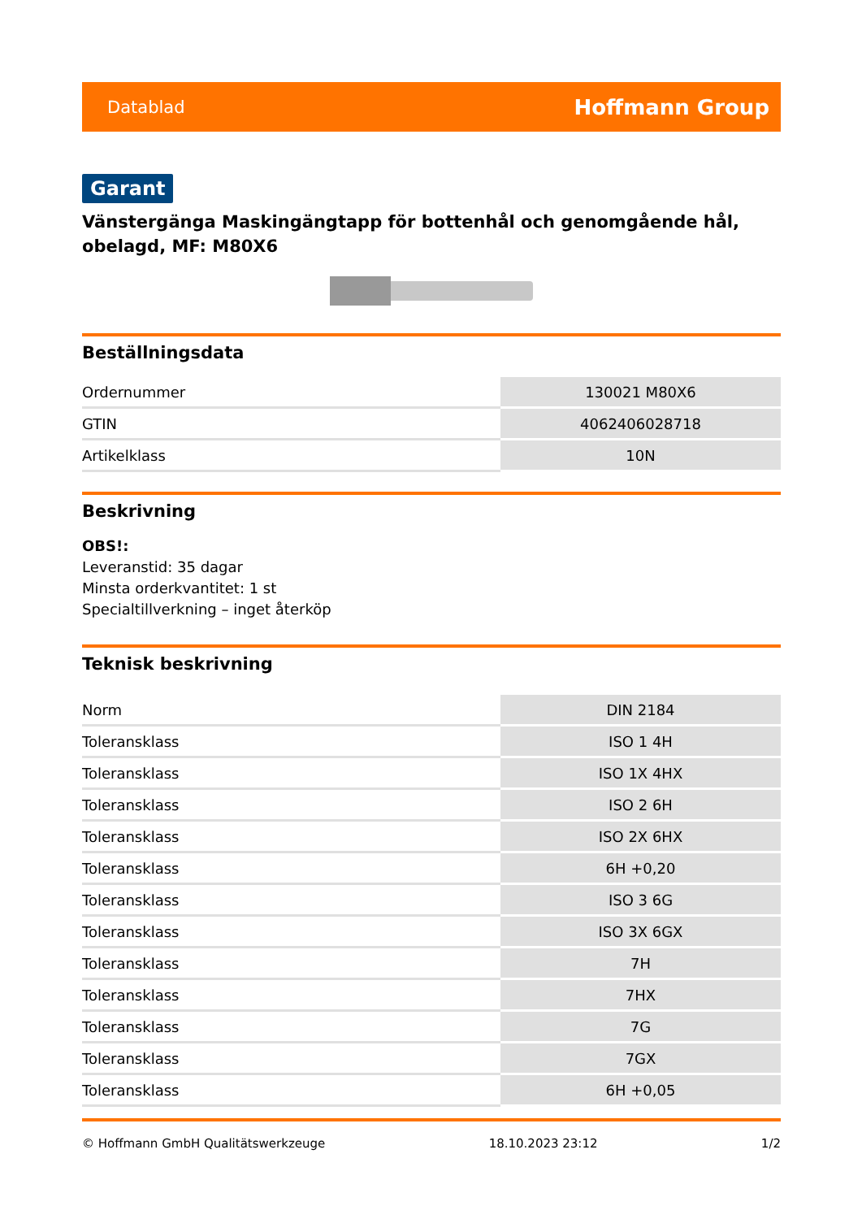Datablad Hoffmann Group
Garant
Vänstergänga Maskingängtapp för bottenhål och genomgående hål, obelagd, MF: M80X6
Beställningsdata
| Ordernummer | 130021 M80X6 |
| GTIN | 4062406028718 |
| Artikelklass | 10N |
Beskrivning
OBS!:
Leveranstid: 35 dagar
Minsta orderkvantitet: 1 st
Specialtillverkning – inget återköp
Teknisk beskrivning
| Norm | DIN 2184 |
| Toleransklass | ISO 1 4H |
| Toleransklass | ISO 1X 4HX |
| Toleransklass | ISO 2 6H |
| Toleransklass | ISO 2X 6HX |
| Toleransklass | 6H +0,20 |
| Toleransklass | ISO 3 6G |
| Toleransklass | ISO 3X 6GX |
| Toleransklass | 7H |
| Toleransklass | 7HX |
| Toleransklass | 7G |
| Toleransklass | 7GX |
| Toleransklass | 6H +0,05 |
© Hoffmann GmbH Qualitätswerkzeuge 18.10.2023 23:12 1/2